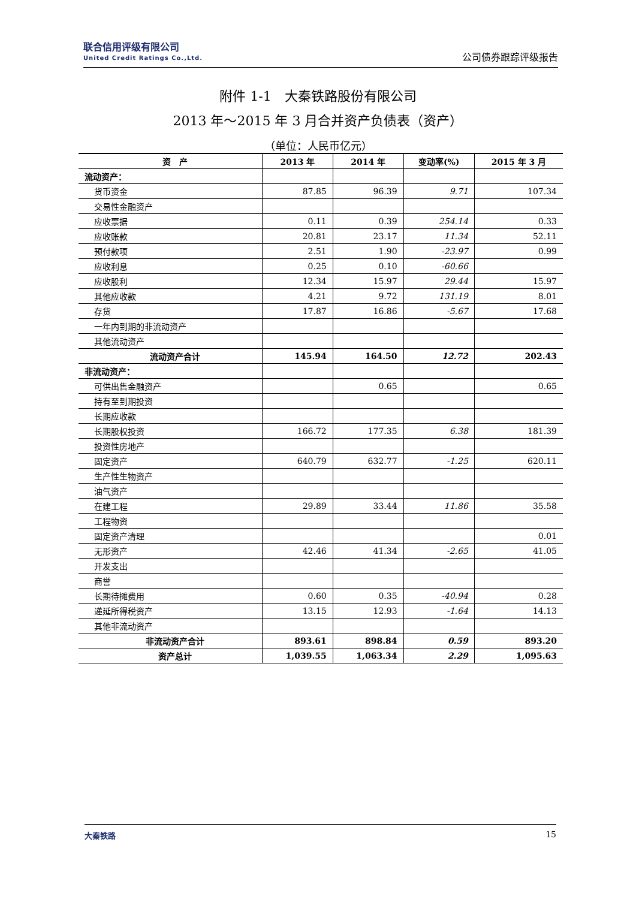联合信用评级有限公司
United Credit Ratings Co.,Ltd.
公司债券跟踪评级报告
附件 1-1　大秦铁路股份有限公司
2013 年～2015 年 3 月合并资产负债表（资产）
（单位：人民币亿元）
| 资 产 | 2013 年 | 2014 年 | 变动率(%) | 2015 年 3 月 |
| --- | --- | --- | --- | --- |
| 流动资产： | | | | |
| 货币资金 | 87.85 | 96.39 | 9.71 | 107.34 |
| 交易性金融资产 | | | | |
| 应收票据 | 0.11 | 0.39 | 254.14 | 0.33 |
| 应收账款 | 20.81 | 23.17 | 11.34 | 52.11 |
| 预付款项 | 2.51 | 1.90 | -23.97 | 0.99 |
| 应收利息 | 0.25 | 0.10 | -60.66 | |
| 应收股利 | 12.34 | 15.97 | 29.44 | 15.97 |
| 其他应收款 | 4.21 | 9.72 | 131.19 | 8.01 |
| 存货 | 17.87 | 16.86 | -5.67 | 17.68 |
| 一年内到期的非流动资产 | | | | |
| 其他流动资产 | | | | |
| 流动资产合计 | 145.94 | 164.50 | 12.72 | 202.43 |
| 非流动资产： | | | | |
| 可供出售金融资产 | | 0.65 | | 0.65 |
| 持有至到期投资 | | | | |
| 长期应收款 | | | | |
| 长期股权投资 | 166.72 | 177.35 | 6.38 | 181.39 |
| 投资性房地产 | | | | |
| 固定资产 | 640.79 | 632.77 | -1.25 | 620.11 |
| 生产性生物资产 | | | | |
| 油气资产 | | | | |
| 在建工程 | 29.89 | 33.44 | 11.86 | 35.58 |
| 工程物资 | | | | |
| 固定资产清理 | | | | 0.01 |
| 无形资产 | 42.46 | 41.34 | -2.65 | 41.05 |
| 开发支出 | | | | |
| 商誉 | | | | |
| 长期待摊费用 | 0.60 | 0.35 | -40.94 | 0.28 |
| 递延所得税资产 | 13.15 | 12.93 | -1.64 | 14.13 |
| 其他非流动资产 | | | | |
| 非流动资产合计 | 893.61 | 898.84 | 0.59 | 893.20 |
| 资产总计 | 1,039.55 | 1,063.34 | 2.29 | 1,095.63 |
大秦铁路 15